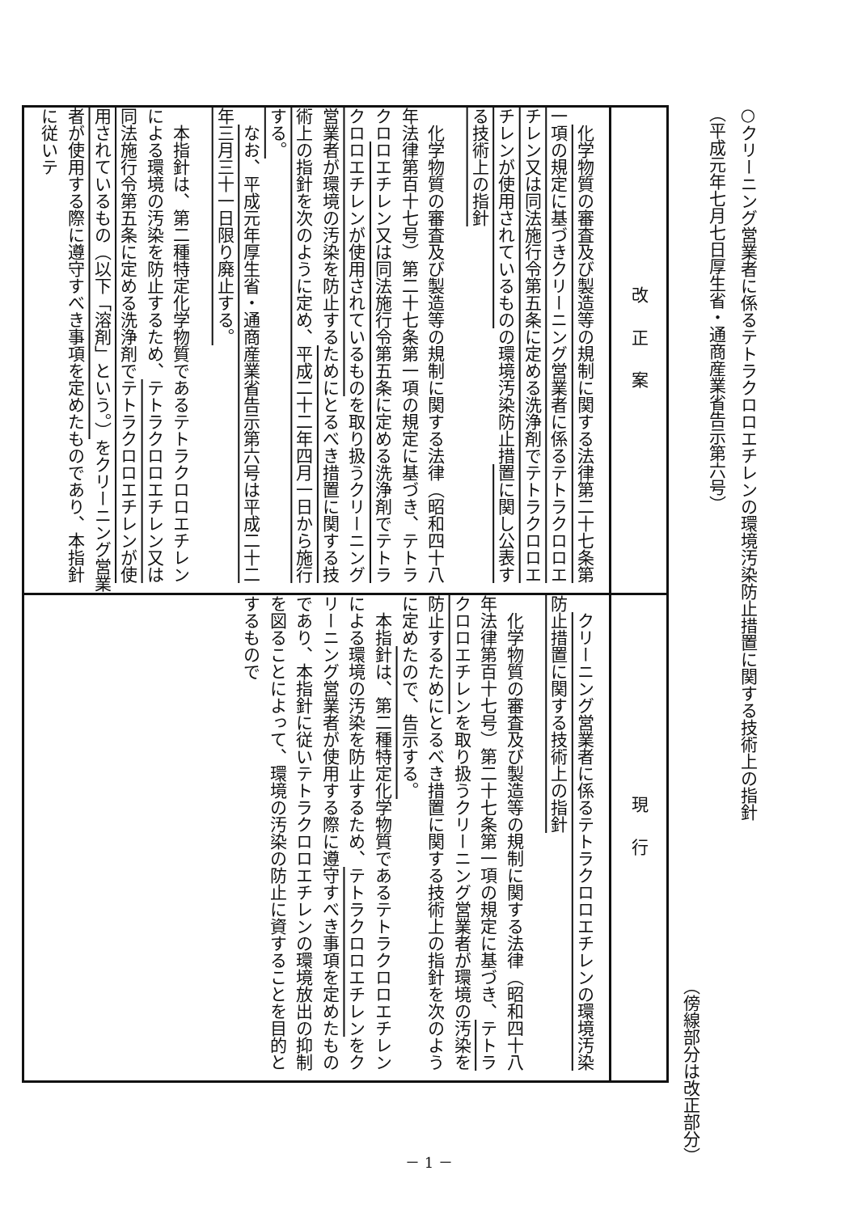○クリーニング営業者に係るテトラクロロエチレンの環境汚染防止措置に関する技術上の指針
（平成元年七月七日厚生省・通商産業省告示第六号）
（傍線部分は改正部分）
| 改正案 | 現行 |
| --- | --- |
| 化学物質の審査及び製造等の規制に関する法律第二十七条第一項の規定に基づきクリーニング営業者に係るテトラクロロエチレン又は同法施行令第五条に定める洗浄剤でテトラクロロエチレンが使用されているもの の環境汚染防止措 置に関し公表する技術上の指針 化学物質の審査及び製造等の規制に関する法律（昭和四十八年法律第百十七号）第二十七条第一項の規定に基づき、テトラクロ ロエチレン又は同法施行令第五条に定める洗浄剤でテトラクロロエチレンが使用されているもの を取り扱うクリーニング営業者が環境の汚染を防止する ためにとるべき措置に関する技術上の指針を次のように定め、平成二十二年四月一日から施行する。 なお、平成元年厚生省・通商産業省告示第六号は平成二十二年三月三十一日限り廃止する。 本指針は、第二種特定化学物質であるテトラクロロエチレンによる環境の汚染を防止するため、 テトラクロロエチレン又は同法施行令第五条に定める洗浄剤でテトラクロロエチレンが使用されているもの（以下「溶剤」という。） をクリーニング営業者が使用する際に遵守すべき事項を定めたものであり、本指針に従いテ | クリーニング営業者に係るテトラクロロエチレンの環境汚染防止措置に関する技術上の指針 化学物質の審査及び製造等の規制に関する法律（昭和四十八年法律第百十七号）第二十七条第一項の規定に基づき、 テトラクロロエチレン を取り扱うクリーニング営業者が環境の汚染を防止するためにとるべき措置に関する技術上の指針を次のように定め たので、告示する。 本指針は、第二種特定化学物質であるテトラクロロエチレンによる環境の汚染を防止するため、 テトラクロロエチレン をクリーニング営業者が使用する際に遵守すべき事項を定めたものであり、本指針に従いテトラクロロエチレンの環境放出の抑制を図ることによって、環境の汚染の防止に資することを目的とするもので |
－ 1 －